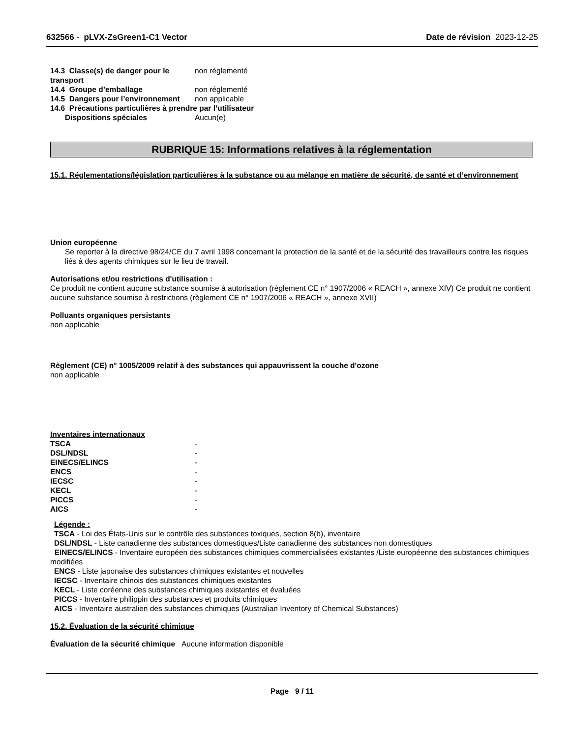632566 - pLVX-ZsGreen1-C1 Vector Date de révision 2023-12-25
| 14.3 Classe(s) de danger pour le transport | non réglementé |
| 14.4 Groupe d’emballage | non réglementé |
| 14.5 Dangers pour l’environnement | non applicable |
| 14.6 Précautions particulières à prendre par l’utilisateur | |
| Dispositions spéciales | Aucun(e) |
RUBRIQUE 15: Informations relatives à la réglementation
15.1. Réglementations/législation particulières à la substance ou au mélange en matière de sécurité, de santé et d’environnement
Union européenne
Se reporter à la directive 98/24/CE du 7 avril 1998 concernant la protection de la santé et de la sécurité des travailleurs contre les risques liés à des agents chimiques sur le lieu de travail.
Autorisations et/ou restrictions d'utilisation :
Ce produit ne contient aucune substance soumise à autorisation (règlement CE n° 1907/2006 « REACH », annexe XIV) Ce produit ne contient aucune substance soumise à restrictions (règlement CE n° 1907/2006 « REACH », annexe XVII)
Polluants organiques persistants
non applicable
Règlement (CE) n° 1005/2009 relatif à des substances qui appauvrissent la couche d'ozone
non applicable
Inventaires internationaux
| TSCA | - |
| DSL/NDSL | - |
| EINECS/ELINCS | - |
| ENCS | - |
| IECSC | - |
| KECL | - |
| PICCS | - |
| AICS | - |
Légende :
TSCA - Loi des États-Unis sur le contrôle des substances toxiques, section 8(b), inventaire
DSL/NDSL - Liste canadienne des substances domestiques/Liste canadienne des substances non domestiques
EINECS/ELINCS - Inventaire européen des substances chimiques commercialisées existantes /Liste européenne des substances chimiques modifiées
ENCS - Liste japonaise des substances chimiques existantes et nouvelles
IECSC - Inventaire chinois des substances chimiques existantes
KECL - Liste coréenne des substances chimiques existantes et évaluées
PICCS - Inventaire philippin des substances et produits chimiques
AICS - Inventaire australien des substances chimiques (Australian Inventory of Chemical Substances)
15.2. Évaluation de la sécurité chimique
Évaluation de la sécurité chimique Aucune information disponible
Page 9 / 11